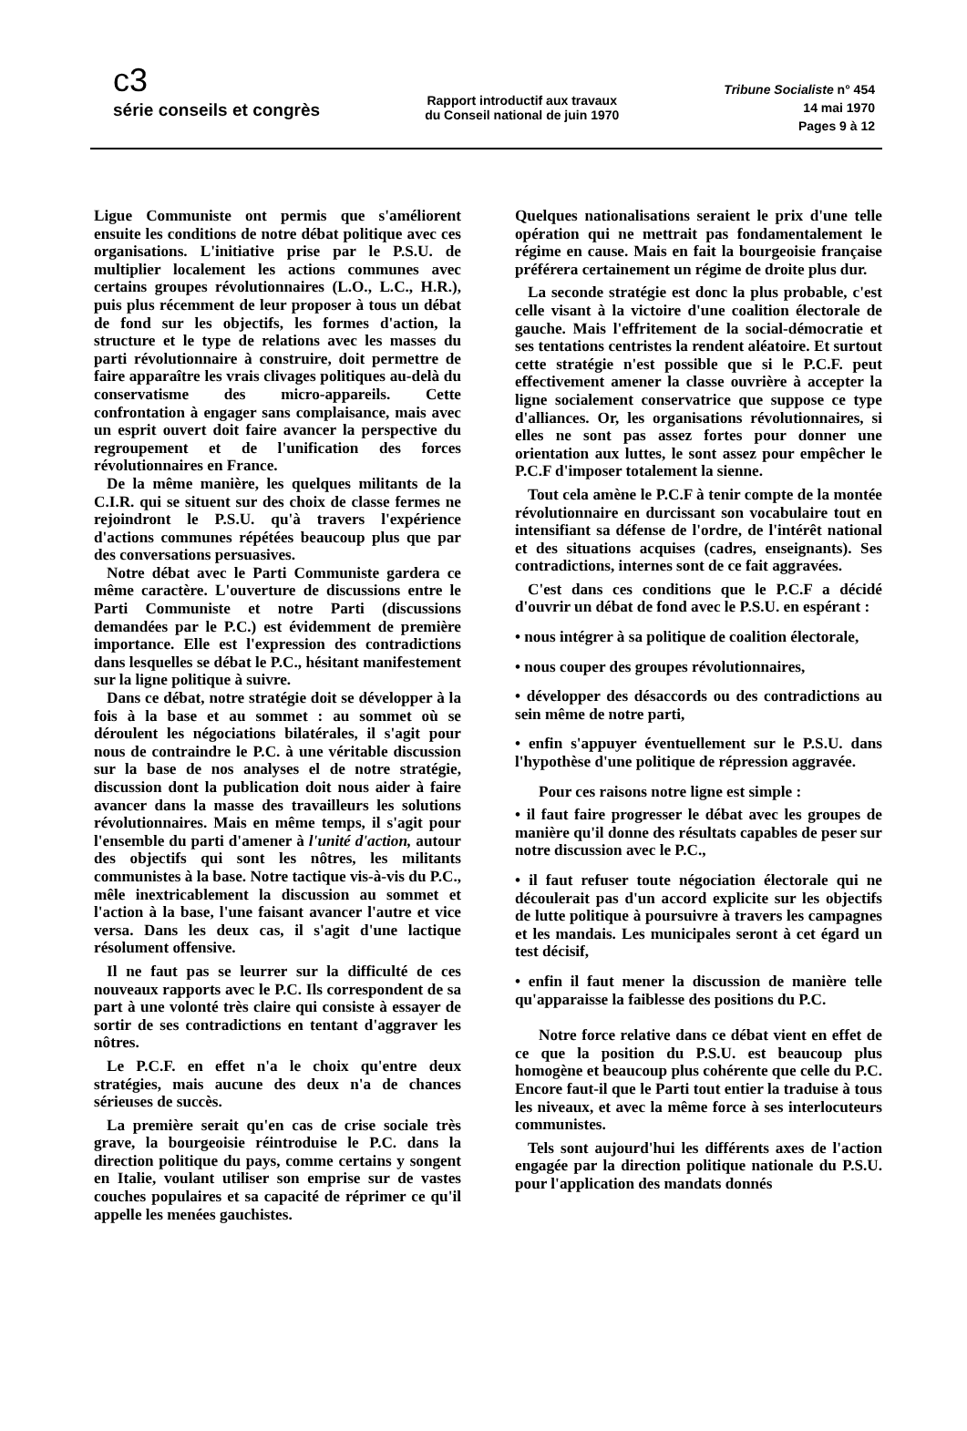c3
série conseils et congrès
Rapport introductif aux travaux
du Conseil national de juin 1970
Tribune Socialiste n° 454
14 mai 1970
Pages 9 à 12
Ligue Communiste ont permis que s'améliorent ensuite les conditions de notre débat politique avec ces organisations. L'initiative prise par le P.S.U. de multiplier localement les actions communes avec certains groupes révolutionnaires (L.O., L.C., H.R.), puis plus récemment de leur proposer à tous un débat de fond sur les objectifs, les formes d'action, la structure et le type de relations avec les masses du parti révolutionnaire à construire, doit permettre de faire apparaître les vrais clivages politiques au-delà du conservatisme des micro-appareils. Cette confrontation à engager sans complaisance, mais avec un esprit ouvert doit faire avancer la perspective du regroupement et de l'unification des forces révolutionnaires en France.
De la même manière, les quelques militants de la C.I.R. qui se situent sur des choix de classe fermes ne rejoindront le P.S.U. qu'à travers l'expérience d'actions communes répétées beaucoup plus que par des conversations persuasives.
Notre débat avec le Parti Communiste gardera ce même caractère. L'ouverture de discussions entre le Parti Communiste et notre Parti (discussions demandées par le P.C.) est évidemment de première importance. Elle est l'expression des contradictions dans lesquelles se débat le P.C., hésitant manifestement sur la ligne politique à suivre.
Dans ce débat, notre stratégie doit se développer à la fois à la base et au sommet : au sommet où se déroulent les négociations bilatérales, il s'agit pour nous de contraindre le P.C. à une véritable discussion sur la base de nos analyses el de notre stratégie, discussion dont la publication doit nous aider à faire avancer dans la masse des travailleurs les solutions révolutionnaires. Mais en même temps, il s'agit pour l'ensemble du parti d'amener à l'unité d'action, autour des objectifs qui sont les nôtres, les militants communistes à la base. Notre tactique vis-à-vis du P.C., mêle inextricablement la discussion au sommet et l'action à la base, l'une faisant avancer l'autre et vice versa. Dans les deux cas, il s'agit d'une lactique résolument offensive.
Il ne faut pas se leurrer sur la difficulté de ces nouveaux rapports avec le P.C. Ils correspondent de sa part à une volonté très claire qui consiste à essayer de sortir de ses contradictions en tentant d'aggraver les nôtres.
Le P.C.F. en effet n'a le choix qu'entre deux stratégies, mais aucune des deux n'a de chances sérieuses de succès.
La première serait qu'en cas de crise sociale très grave, la bourgeoisie réintroduise le P.C. dans la direction politique du pays, comme certains y songent en Italie, voulant utiliser son emprise sur de vastes couches populaires et sa capacité de réprimer ce qu'il appelle les menées gauchistes.
Quelques nationalisations seraient le prix d'une telle opération qui ne mettrait pas fondamentalement le régime en cause. Mais en fait la bourgeoisie française préférera certainement un régime de droite plus dur.
La seconde stratégie est donc la plus probable, c'est celle visant à la victoire d'une coalition électorale de gauche. Mais l'effritement de la social-démocratie et ses tentations centristes la rendent aléatoire. Et surtout cette stratégie n'est possible que si le P.C.F. peut effectivement amener la classe ouvrière à accepter la ligne socialement conservatrice que suppose ce type d'alliances. Or, les organisations révolutionnaires, si elles ne sont pas assez fortes pour donner une orientation aux luttes, le sont assez pour empêcher le P.C.F d'imposer totalement la sienne.
Tout cela amène le P.C.F à tenir compte de la montée révolutionnaire en durcissant son vocabulaire tout en intensifiant sa défense de l'ordre, de l'intérêt national et des situations acquises (cadres, enseignants). Ses contradictions, internes sont de ce fait aggravées.
C'est dans ces conditions que le P.C.F a décidé d'ouvrir un débat de fond avec le P.S.U. en espérant :
• nous intégrer à sa politique de coalition électorale,
• nous couper des groupes révolutionnaires,
• développer des désaccords ou des contradictions au sein même de notre parti,
• enfin s'appuyer éventuellement sur le P.S.U. dans l'hypothèse d'une politique de répression aggravée.
Pour ces raisons notre ligne est simple :
• il faut faire progresser le débat avec les groupes de manière qu'il donne des résultats capables de peser sur notre discussion avec le P.C.,
• il faut refuser toute négociation électorale qui ne découlerait pas d'un accord explicite sur les objectifs de lutte politique à poursuivre à travers les campagnes et les mandais. Les municipales seront à cet égard un test décisif,
• enfin il faut mener la discussion de manière telle qu'apparaisse la faiblesse des positions du P.C.
Notre force relative dans ce débat vient en effet de ce que la position du P.S.U. est beaucoup plus homogène et beaucoup plus cohérente que celle du P.C. Encore faut-il que le Parti tout entier la traduise à tous les niveaux, et avec la même force à ses interlocuteurs communistes.
Tels sont aujourd'hui les différents axes de l'action engagée par la direction politique nationale du P.S.U. pour l'application des mandats donnés